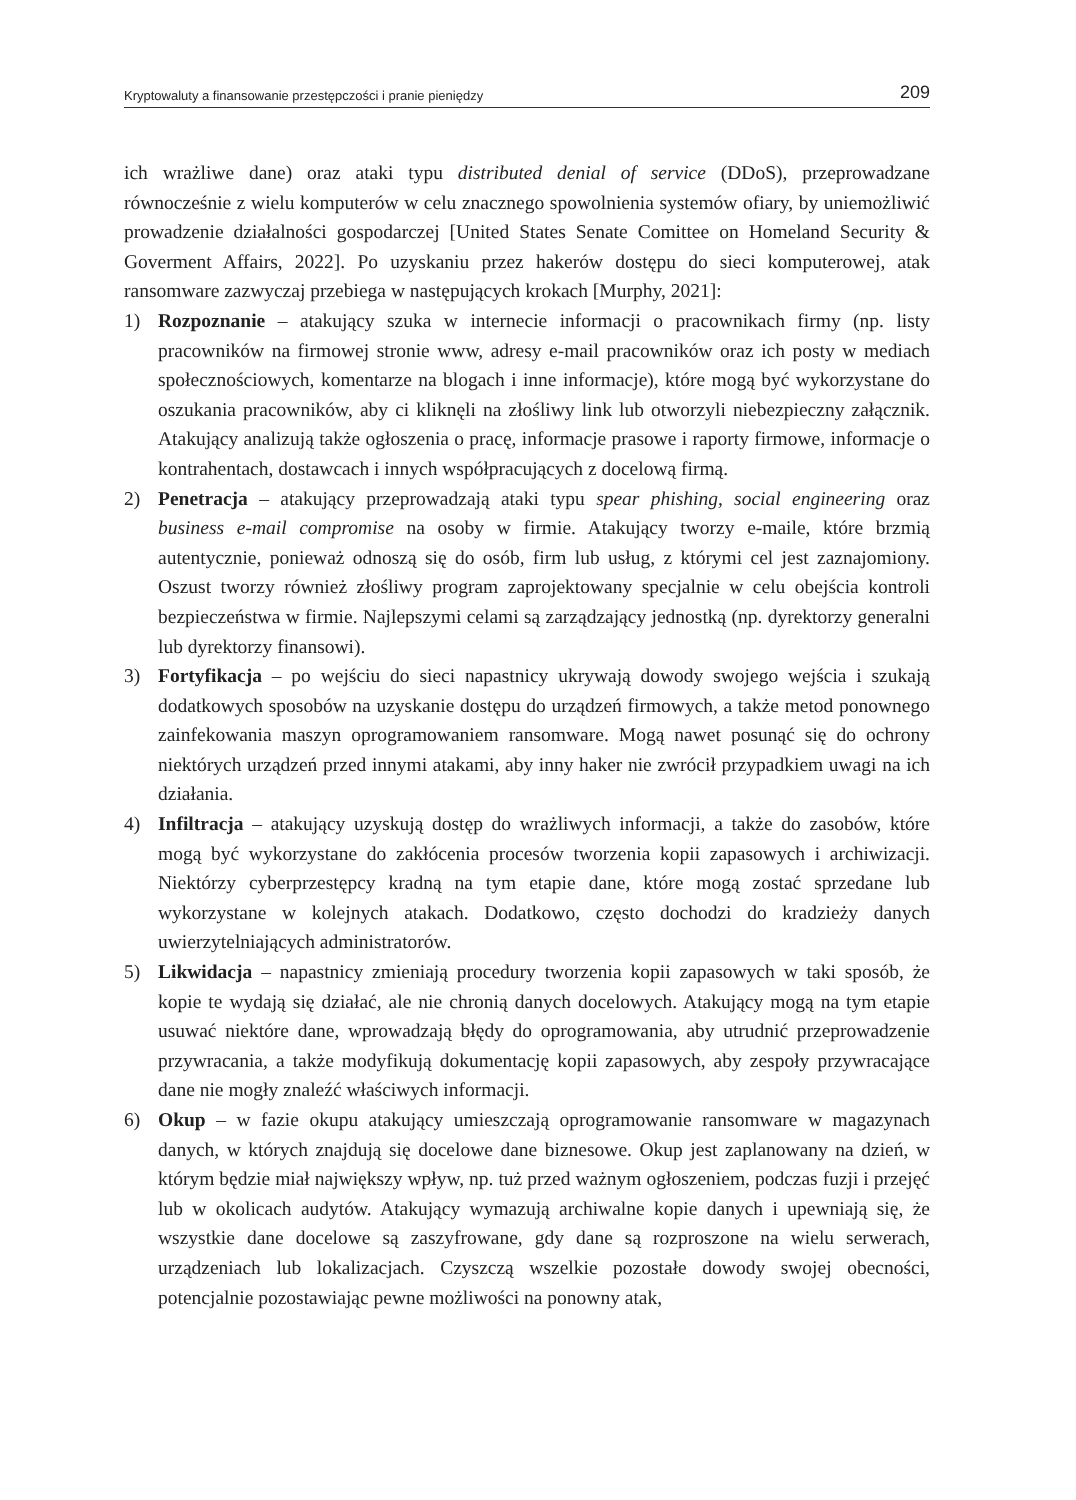Kryptowaluty a finansowanie przestępczości i pranie pieniędzy 209
ich wrażliwe dane) oraz ataki typu distributed denial of service (DDoS), przeprowadzane równocześnie z wielu komputerów w celu znacznego spowolnienia systemów ofiary, by uniemożliwić prowadzenie działalności gospodarczej [United States Senate Comittee on Homeland Security & Goverment Affairs, 2022]. Po uzyskaniu przez hakerów dostępu do sieci komputerowej, atak ransomware zazwyczaj przebiega w następujących krokach [Murphy, 2021]:
1) Rozpoznanie – atakujący szuka w internecie informacji o pracownikach firmy (np. listy pracowników na firmowej stronie www, adresy e-mail pracowników oraz ich posty w mediach społecznościowych, komentarze na blogach i inne informacje), które mogą być wykorzystane do oszukania pracowników, aby ci kliknęli na złośliwy link lub otworzyli niebezpieczny załącznik. Atakujący analizują także ogłoszenia o pracę, informacje prasowe i raporty firmowe, informacje o kontrahentach, dostawcach i innych współpracujących z docelową firmą.
2) Penetracja – atakujący przeprowadzają ataki typu spear phishing, social engineering oraz business e-mail compromise na osoby w firmie. Atakujący tworzy e-maile, które brzmią autentycznie, ponieważ odnoszą się do osób, firm lub usług, z którymi cel jest zaznajomiony. Oszust tworzy również złośliwy program zaprojektowany specjalnie w celu obejścia kontroli bezpieczeństwa w firmie. Najlepszymi celami są zarządzający jednostką (np. dyrektorzy generalni lub dyrektorzy finansowi).
3) Fortyfikacja – po wejściu do sieci napastnicy ukrywają dowody swojego wejścia i szukają dodatkowych sposobów na uzyskanie dostępu do urządzeń firmowych, a także metod ponownego zainfekowania maszyn oprogramowaniem ransomware. Mogą nawet posunąć się do ochrony niektórych urządzeń przed innymi atakami, aby inny haker nie zwrócił przypadkiem uwagi na ich działania.
4) Infiltracja – atakujący uzyskują dostęp do wrażliwych informacji, a także do zasobów, które mogą być wykorzystane do zakłócenia procesów tworzenia kopii zapasowych i archiwizacji. Niektórzy cyberprzestępcy kradną na tym etapie dane, które mogą zostać sprzedane lub wykorzystane w kolejnych atakach. Dodatkowo, często dochodzi do kradzieży danych uwierzytelniających administratorów.
5) Likwidacja – napastnicy zmieniają procedury tworzenia kopii zapasowych w taki sposób, że kopie te wydają się działać, ale nie chronią danych docelowych. Atakujący mogą na tym etapie usuwać niektóre dane, wprowadzają błędy do oprogramowania, aby utrudnić przeprowadzenie przywracania, a także modyfikują dokumentację kopii zapasowych, aby zespoły przywracające dane nie mogły znaleźć właściwych informacji.
6) Okup – w fazie okupu atakujący umieszczają oprogramowanie ransomware w magazynach danych, w których znajdują się docelowe dane biznesowe. Okup jest zaplanowany na dzień, w którym będzie miał największy wpływ, np. tuż przed ważnym ogłoszeniem, podczas fuzji i przejęć lub w okolicach audytów. Atakujący wymazują archiwalne kopie danych i upewniają się, że wszystkie dane docelowe są zaszyfrowane, gdy dane są rozproszone na wielu serwerach, urządzeniach lub lokalizacjach. Czyszczą wszelkie pozostałe dowody swojej obecności, potencjalnie pozostawiając pewne możliwości na ponowny atak,